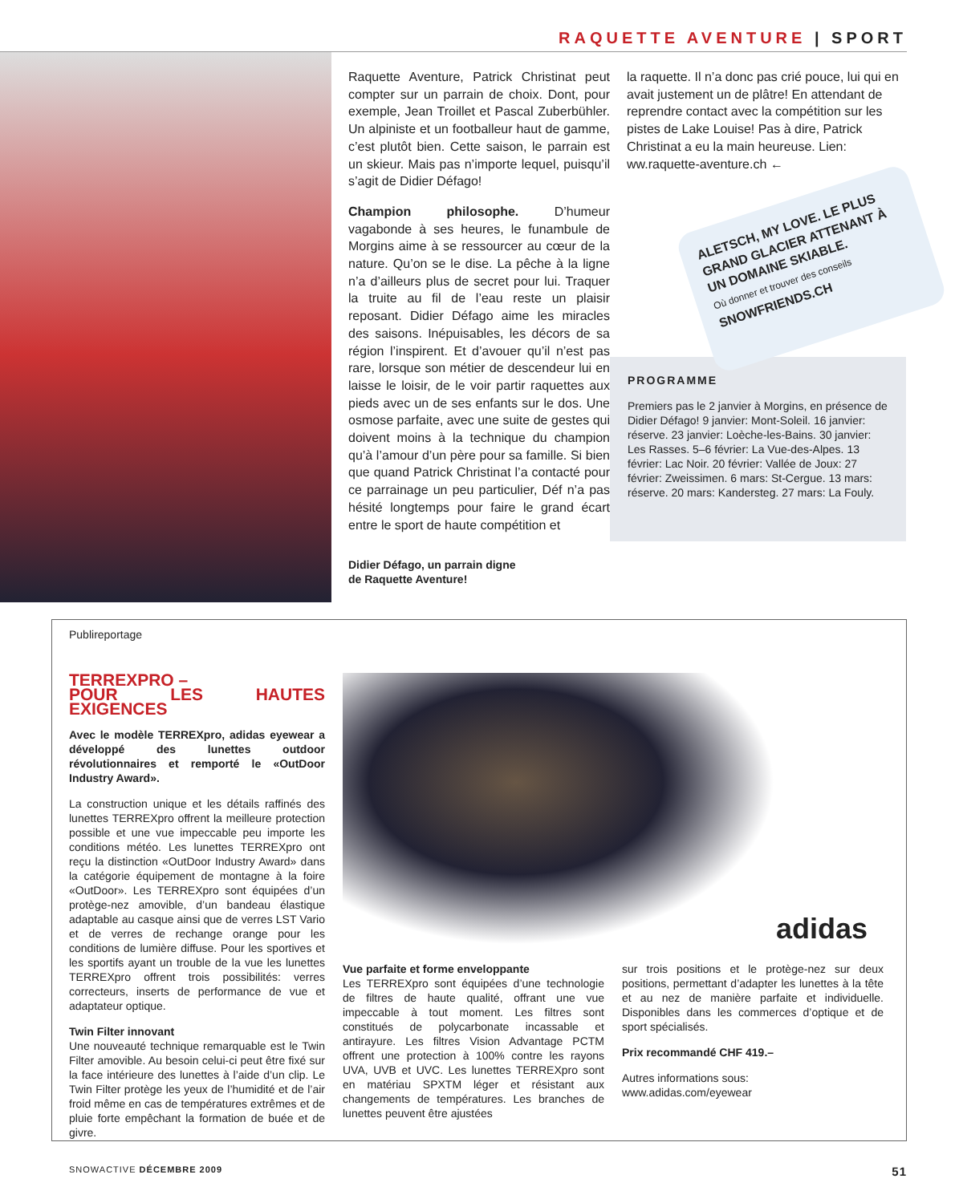RAQUETTE AVENTURE | SPORT
Raquette Aventure, Patrick Christinat peut compter sur un parrain de choix. Dont, pour exemple, Jean Troillet et Pascal Zuberbühler. Un alpiniste et un footballeur haut de gamme, c’est plutôt bien. Cette saison, le parrain est un skieur. Mais pas n’importe lequel, puisqu’il s’agit de Didier Défago!
Champion philosophe. D’humeur vagabonde à ses heures, le funambule de Morgins aime à se ressourcer au cœur de la nature. Qu’on se le dise. La pêche à la ligne n’a d’ailleurs plus de secret pour lui. Traquer la truite au fil de l’eau reste un plaisir reposant. Didier Défago aime les miracles des saisons. Inépuisables, les décors de sa région l’inspirent. Et d’avouer qu’il n’est pas rare, lorsque son métier de descendeur lui en laisse le loisir, de le voir partir raquettes aux pieds avec un de ses enfants sur le dos. Une osmose parfaite, avec une suite de gestes qui doivent moins à la technique du champion qu’à l’amour d’un père pour sa famille. Si bien que quand Patrick Christinat l’a contacté pour ce parrainage un peu particulier, Déf n’a pas hésité longtemps pour faire le grand écart entre le sport de haute compétition et
Didier Défago, un parrain digne
de Raquette Aventure!
la raquette. Il n’a donc pas crié pouce, lui qui en avait justement un de plâtre! En attendant de reprendre contact avec la compétition sur les pistes de Lake Louise! Pas à dire, Patrick Christinat a eu la main heureuse. Lien: ww.raquette-aventure.ch ←
ALETSCH, MY LOVE. LE PLUS GRAND GLACIER ATTENANT À UN DOMAINE SKIABLE.
Où donner et trouver des conseils
SNOWFRIENDS.CH
PROGRAMME
Premiers pas le 2 janvier à Morgins, en présence de Didier Défago! 9 janvier: Mont-Soleil. 16 janvier: réserve. 23 janvier: Loèche-les-Bains. 30 janvier: Les Rasses. 5–6 février: La Vue-des-Alpes. 13 février: Lac Noir. 20 février: Vallée de Joux: 27 février: Zweissimen. 6 mars: St-Cergue. 13 mars: réserve. 20 mars: Kandersteg. 27 mars: La Fouly.
Publireportage
TERREXPRO –
POUR LES HAUTES EXIGENCES
Avec le modèle TERREXpro, adidas eyewear a développé des lunettes outdoor révolutionnaires et remporté le «OutDoor Industry Award».
La construction unique et les détails raffinés des lunettes TERREXpro offrent la meilleure protection possible et une vue impeccable peu importe les conditions météo. Les lunettes TERREXpro ont reçu la distinction «OutDoor Industry Award» dans la catégorie équipement de montagne à la foire «OutDoor». Les TERREXpro sont équipées d’un protège-nez amovible, d’un bandeau élastique adaptable au casque ainsi que de verres LST Vario et de verres de rechange orange pour les conditions de lumière diffuse. Pour les sportives et les sportifs ayant un trouble de la vue les lunettes TERREXpro offrent trois possibilités: verres correcteurs, inserts de performance de vue et adaptateur optique.
Twin Filter innovant
Une nouveauté technique remarquable est le Twin Filter amovible. Au besoin celui-ci peut être fixé sur la face intérieure des lunettes à l’aide d’un clip. Le Twin Filter protège les yeux de l’humidité et de l’air froid même en cas de températures extrêmes et de pluie forte empêchant la formation de buée et de givre.
adidas
Vue parfaite et forme enveloppante
Les TERREXpro sont équipées d’une technologie de filtres de haute qualité, offrant une vue impeccable à tout moment. Les filtres sont constitués de polycarbonate incassable et antirayure. Les filtres Vision Advantage PCTM offrent une protection à 100% contre les rayons UVA, UVB et UVC. Les lunettes TERREXpro sont en matériau SPXTM léger et résistant aux changements de températures. Les branches de lunettes peuvent être ajustées
sur trois positions et le protège-nez sur deux positions, permettant d’adapter les lunettes à la tête et au nez de manière parfaite et individuelle. Disponibles dans les commerces d’optique et de sport spécialisés.
Prix recommandé CHF 419.–
Autres informations sous:
www.adidas.com/eyewear
SNOWACTIVE DÉCEMBRE 2009 51